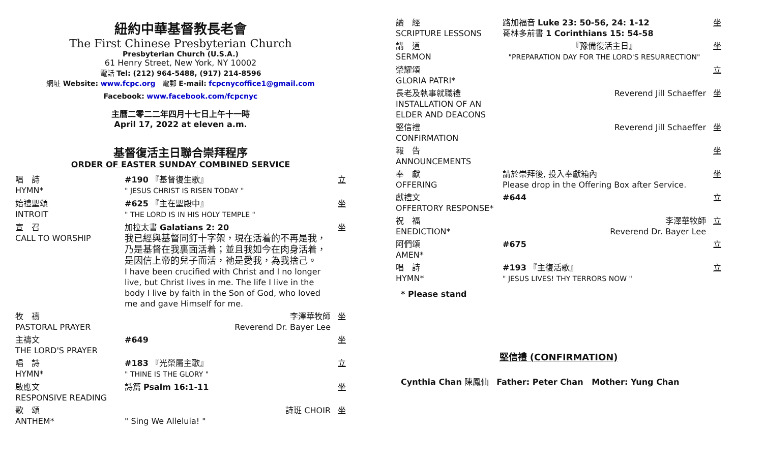紐約中華基督教長老會
The First Chinese Presbyterian Church
Presbyterian Church (U.S.A.)
61 Henry Street, New York, NY 10002
電話 Tel: (212) 964-5488, (917) 214-8596
網址 Website: www.fcpc.org 電郵 E-mail: fcpcnycoffice1@gmail.com
Facebook: www.facebook.com/fcpcnyc
主曆二零二二年四月十七日上午十一時
April 17, 2022 at eleven a.m.
基督復活主日聯合崇拜程序
ORDER OF EASTER SUNDAY COMBINED SERVICE
| 唱 詩 HYMN* | #190 『基督復生歌』 " JESUS CHRIST IS RISEN TODAY " | 立 |
| 始禮聖頌 INTROIT | #625 『主在聖殿中』 " THE LORD IS IN HIS HOLY TEMPLE " | 坐 |
| 宣 召 CALL TO WORSHIP | 加拉太書 Galatians 2: 20 我已經與基督同釘十字架，現在活着的不再是我，乃是基督在我裏面活着；並且我如今在肉身活着，是因信上帝的兒子而活，祂是愛我，為我捨己。 I have been crucified with Christ and I no longer live, but Christ lives in me. The life I live in the body I live by faith in the Son of God, who loved me and gave Himself for me. | 坐 |
| 牧 禱 PASTORAL PRAYER | 李澤華牧師 Reverend Dr. Bayer Lee | 坐 |
| 主禱文 THE LORD'S PRAYER | #649 | 坐 |
| 唱 詩 HYMN* | #183 『光榮屬主歌』 " THINE IS THE GLORY " | 立 |
| 啟應文 RESPONSIVE READING | 詩篇 Psalm 16:1-11 | 坐 |
| 歌 頌 ANTHEM* | 詩班 CHOIR " Sing We Alleluia! " | 坐 |
| 讀 經 SCRIPTURE LESSONS | 路加福音 Luke 23: 50-56, 24: 1-12 哥林多前書 1 Corinthians 15: 54-58 | 坐 |
| 講 道 SERMON | 『豫備復活主日』 "PREPARATION DAY FOR THE LORD'S RESURRECTION" | 坐 |
| 榮耀頌 GLORIA PATRI* | | 立 |
| 長老及執事就職禮 INSTALLATION OF AN ELDER AND DEACONS | Reverend Jill Schaeffer | 坐 |
| 堅信禮 CONFIRMATION | Reverend Jill Schaeffer | 坐 |
| 報 告 ANNOUNCEMENTS | | 坐 |
| 奉 獻 OFFERING | 請於崇拜後, 投入奉獻箱內 Please drop in the Offering Box after Service. | 坐 |
| 獻禮文 OFFERTORY RESPONSE* | #644 | 立 |
| 祝 福 ENEDICTION* | 李澤華牧師 Reverend Dr. Bayer Lee | 立 |
| 阿們頌 AMEN* | #675 | 立 |
| 唱 詩 HYMN* | #193 『主復活歌』 " JESUS LIVES! THY TERRORS NOW " | 立 |
* Please stand
堅信禮 (CONFIRMATION)
Cynthia Chan 陳鳳仙 Father: Peter Chan Mother: Yung Chan